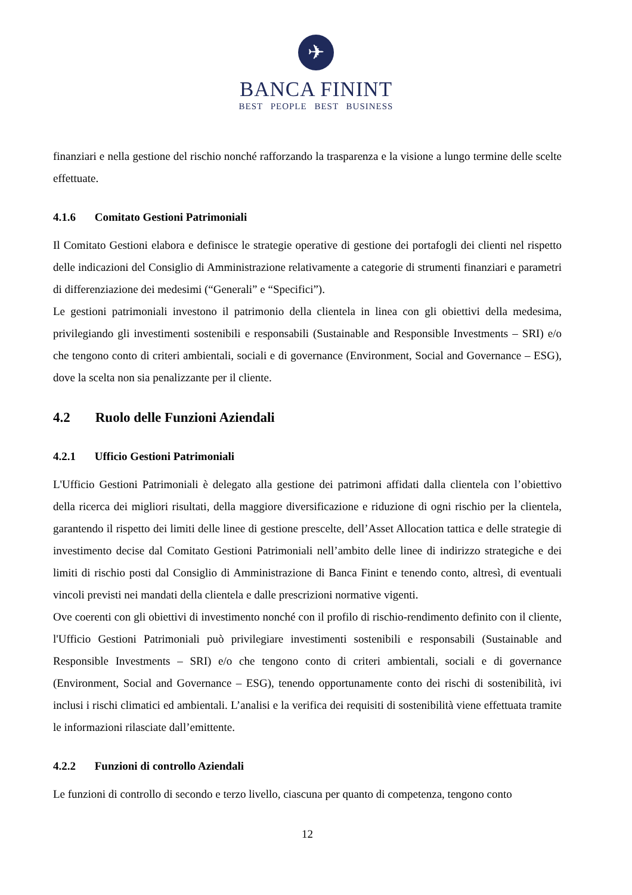✈
BANCA FININT
BEST PEOPLE BEST BUSINESS
finanziari e nella gestione del rischio nonché rafforzando la trasparenza e la visione a lungo termine delle scelte effettuate.
4.1.6 Comitato Gestioni Patrimoniali
Il Comitato Gestioni elabora e definisce le strategie operative di gestione dei portafogli dei clienti nel rispetto delle indicazioni del Consiglio di Amministrazione relativamente a categorie di strumenti finanziari e parametri di differenziazione dei medesimi (“Generali” e “Specifici”).
Le gestioni patrimoniali investono il patrimonio della clientela in linea con gli obiettivi della medesima, privilegiando gli investimenti sostenibili e responsabili (Sustainable and Responsible Investments – SRI) e/o che tengono conto di criteri ambientali, sociali e di governance (Environment, Social and Governance – ESG), dove la scelta non sia penalizzante per il cliente.
4.2 Ruolo delle Funzioni Aziendali
4.2.1 Ufficio Gestioni Patrimoniali
L'Ufficio Gestioni Patrimoniali è delegato alla gestione dei patrimoni affidati dalla clientela con l’obiettivo della ricerca dei migliori risultati, della maggiore diversificazione e riduzione di ogni rischio per la clientela, garantendo il rispetto dei limiti delle linee di gestione prescelte, dell’Asset Allocation tattica e delle strategie di investimento decise dal Comitato Gestioni Patrimoniali nell’ambito delle linee di indirizzo strategiche e dei limiti di rischio posti dal Consiglio di Amministrazione di Banca Finint e tenendo conto, altresì, di eventuali vincoli previsti nei mandati della clientela e dalle prescrizioni normative vigenti.
Ove coerenti con gli obiettivi di investimento nonché con il profilo di rischio-rendimento definito con il cliente, l'Ufficio Gestioni Patrimoniali può privilegiare investimenti sostenibili e responsabili (Sustainable and Responsible Investments – SRI) e/o che tengono conto di criteri ambientali, sociali e di governance (Environment, Social and Governance – ESG), tenendo opportunamente conto dei rischi di sostenibilità, ivi inclusi i rischi climatici ed ambientali. L’analisi e la verifica dei requisiti di sostenibilità viene effettuata tramite le informazioni rilasciate dall’emittente.
4.2.2 Funzioni di controllo Aziendali
Le funzioni di controllo di secondo e terzo livello, ciascuna per quanto di competenza, tengono conto
12